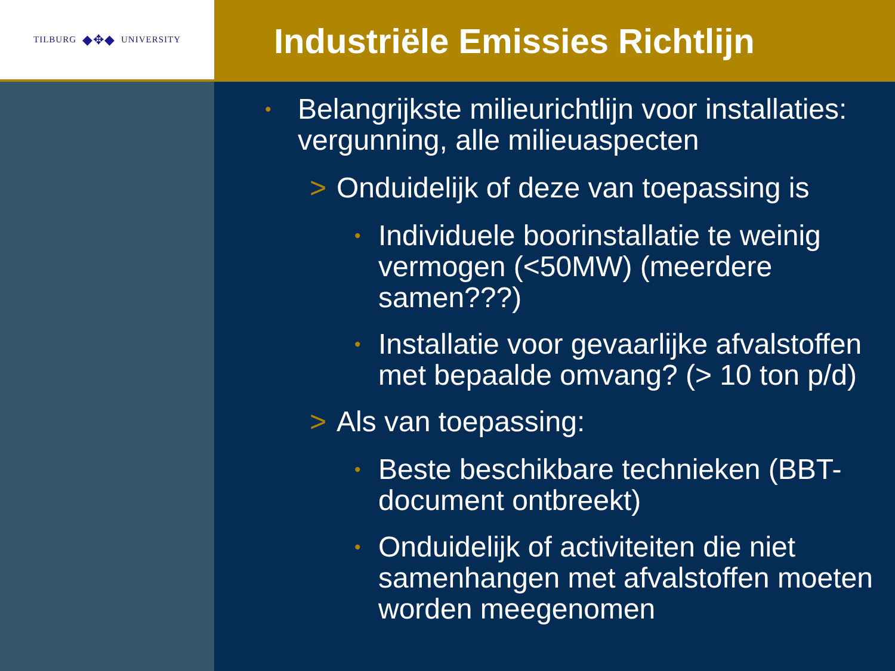TILBURG ◆✥◆ UNIVERSITY
Industriële Emissies Richtlijn
• Belangrijkste milieurichtlijn voor installaties: vergunning, alle milieuaspecten
> Onduidelijk of deze van toepassing is
• Individuele boorinstallatie te weinig vermogen (<50MW) (meerdere samen???)
• Installatie voor gevaarlijke afvalstoffen met bepaalde omvang? (> 10 ton p/d)
> Als van toepassing:
• Beste beschikbare technieken (BBT-document ontbreekt)
• Onduidelijk of activiteiten die niet samenhangen met afvalstoffen moeten worden meegenomen